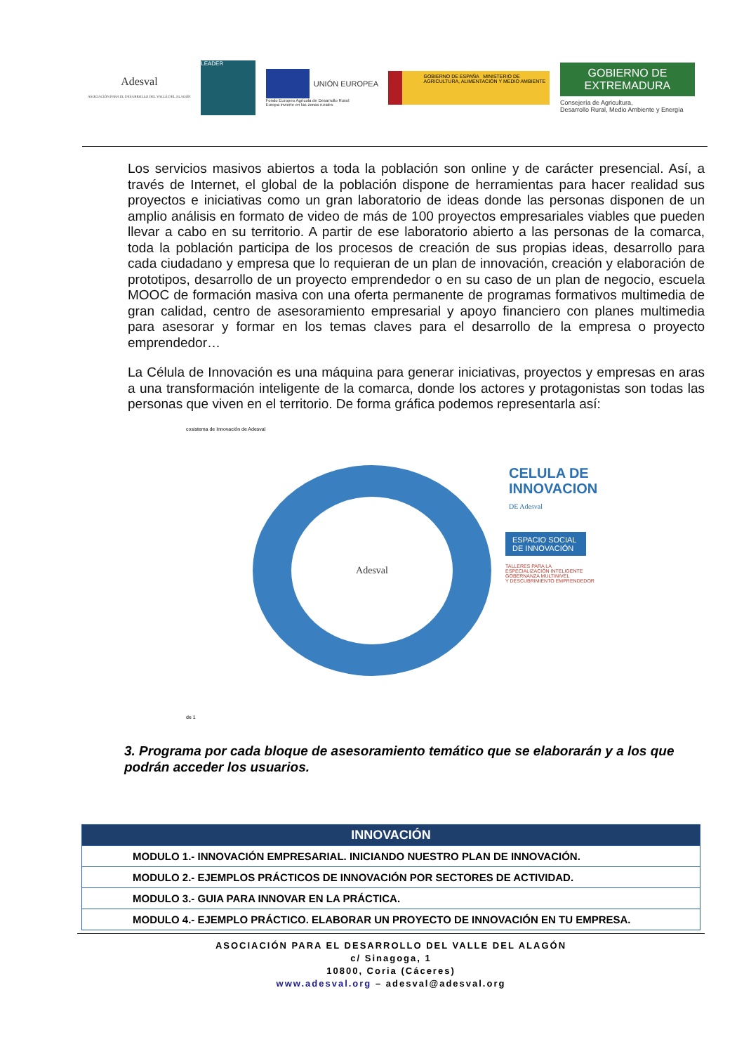Adesval
ASOCIACIÓN PARA EL DESARROLLO DEL VALLE DEL ALAGÓN
LEADER
UNIÓN EUROPEA
Fondo Europeo Agrícola de Desarrollo Rural:
Europa invierte en las zonas rurales
GOBIERNO DE ESPAÑA MINISTERIO DE AGRICULTURA, ALIMENTACIÓN Y MEDIO AMBIENTE
GOBIERNO DE EXTREMADURA
Consejería de Agricultura,
Desarrollo Rural, Medio Ambiente y Energía
Los servicios masivos abiertos a toda la población son online y de carácter presencial. Así, a través de Internet, el global de la población dispone de herramientas para hacer realidad sus proyectos e iniciativas como un gran laboratorio de ideas donde las personas disponen de un amplio análisis en formato de video de más de 100 proyectos empresariales viables que pueden llevar a cabo en su territorio. A partir de ese laboratorio abierto a las personas de la comarca, toda la población participa de los procesos de creación de sus propias ideas, desarrollo para cada ciudadano y empresa que lo requieran de un plan de innovación, creación y elaboración de prototipos, desarrollo de un proyecto emprendedor o en su caso de un plan de negocio, escuela MOOC de formación masiva con una oferta permanente de programas formativos multimedia de gran calidad, centro de asesoramiento empresarial y apoyo financiero con planes multimedia para asesorar y formar en los temas claves para el desarrollo de la empresa o proyecto emprendedor…
La Célula de Innovación es una máquina para generar iniciativas, proyectos y empresas en aras a una transformación inteligente de la comarca, donde los actores y protagonistas son todas las personas que viven en el territorio. De forma gráfica podemos representarla así:
cosistema de Innovación de Adesval
Adesval
CELULA DE
INNOVACION
DE Adesval
ESPACIO SOCIAL DE INNOVACIÓN
TALLERES PARA LA
ESPECIALIZACIÓN INTELIGENTE
GOBERNANZA MULTINIVEL
Y DESCUBRIMIENTO EMPRENDEDOR
de 1
3. Programa por cada bloque de asesoramiento temático que se elaborarán y a los que podrán acceder los usuarios.
| INNOVACIÓN |
| --- |
| MODULO 1.- INNOVACIÓN EMPRESARIAL. INICIANDO NUESTRO PLAN DE INNOVACIÓN. |
| MODULO 2.- EJEMPLOS PRÁCTICOS DE INNOVACIÓN POR SECTORES DE ACTIVIDAD. |
| MODULO 3.- GUIA PARA INNOVAR EN LA PRÁCTICA. |
| MODULO 4.- EJEMPLO PRÁCTICO. ELABORAR UN PROYECTO DE INNOVACIÓN EN TU EMPRESA. |
ASOCIACIÓN PARA EL DESARROLLO DEL VALLE DEL ALAGÓN
c/ Sinagoga, 1
10800, Coria (Cáceres)
www.adesval.org – adesval@adesval.org